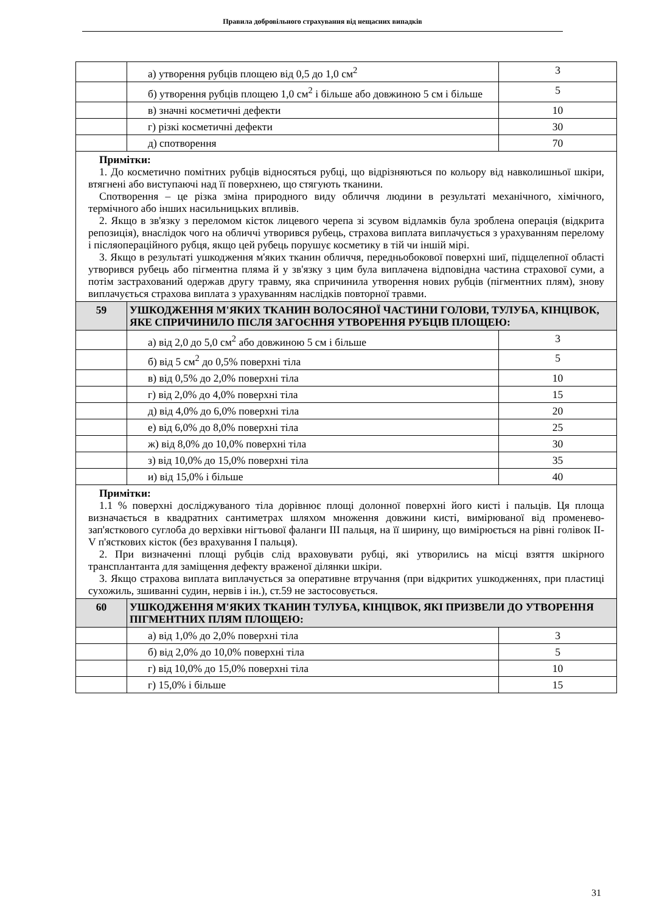Правила добровільного страхування від нещасних випадків
| | а) утворення рубців площею від 0,5 до 1,0 см<sup>2</sup> | 3 |
| | б) утворення рубців площею 1,0 см<sup>2</sup> і більше або довжиною 5 см і більше | 5 |
| | в) значні косметичні дефекти | 10 |
| | г) різкі косметичні дефекти | 30 |
| | д) спотворення | 70 |
| Примітки: 1. До косметично помітних рубців відносяться рубці, що відрізняються по кольору від навколишньої шкіри, втягнені або виступаючі над її поверхнею, що стягують тканини. Спотворення – це різка зміна природного виду обличчя людини в результаті механічного, хімічного, термічного або інших насильницьких впливів. 2. Якщо в зв'язку з переломом кісток лицевого черепа зі зсувом відламків була зроблена операція (відкрита репозиція), внаслідок чого на обличчі утворився рубець, страхова виплата виплачується з урахуванням перелому і післяопераційного рубця, якщо цей рубець порушує косметику в тій чи іншій мірі. 3. Якщо в результаті ушкодження м'яких тканин обличчя, передньобокової поверхні шиї, підщелепної області утворився рубець або пігментна пляма й у зв'язку з цим була виплачена відповідна частина страхової суми, а потім застрахований одержав другу травму, яка спричинила утворення нових рубців (пігментних плям), знову виплачується страхова виплата з урахуванням наслідків повторної травми. | | |
| 59 | УШКОДЖЕННЯ М'ЯКИХ ТКАНИН ВОЛОСЯНОЇ ЧАСТИНИ ГОЛОВИ, ТУЛУБА, КІНЦІВОК, ЯКЕ СПРИЧИНИЛО ПІСЛЯ ЗАГОЄННЯ УТВОРЕННЯ РУБЦІВ ПЛОЩЕЮ: | |
| | а) від 2,0 до 5,0 см<sup>2</sup> або довжиною 5 см і більше | 3 |
| | б) від 5 см<sup>2</sup> до 0,5% поверхні тіла | 5 |
| | в) від 0,5% до 2,0% поверхні тіла | 10 |
| | г) від 2,0% до 4,0% поверхні тіла | 15 |
| | д) від 4,0% до 6,0% поверхні тіла | 20 |
| | е) від 6,0% до 8,0% поверхні тіла | 25 |
| | ж) від 8,0% до 10,0% поверхні тіла | 30 |
| | з) від 10,0% до 15,0% поверхні тіла | 35 |
| | и) від 15,0% і більше | 40 |
| Примітки: 1.1 % поверхні досліджуваного тіла дорівнює площі долонної поверхні його кисті і пальців. Ця площа визначається в квадратних сантиметрах шляхом множення довжини кисті, вимірюваної від променево-зап'ясткового суглоба до верхівки нігтьової фаланги III пальця, на її ширину, що вимірюється на рівні голівок II-V п'ясткових кісток (без врахування І пальця). 2. При визначенні площі рубців слід враховувати рубці, які утворились на місці взяття шкірного трансплантанта для заміщення дефекту враженої ділянки шкіри. 3. Якщо страхова виплата виплачується за оперативне втручання (при відкритих ушкодженнях, при пластиці сухожиль, зшиванні судин, нервів і ін.), ст.59 не застосовується. | | |
| 60 | УШКОДЖЕННЯ М'ЯКИХ ТКАНИН ТУЛУБА, КІНЦІВОК, ЯКІ ПРИЗВЕЛИ ДО УТВОРЕННЯ ПІГМЕНТНИХ ПЛЯМ ПЛОЩЕЮ: | |
| | а) від 1,0% до 2,0% поверхні тіла | 3 |
| | б) від 2,0% до 10,0% поверхні тіла | 5 |
| | г) від 10,0% до 15,0% поверхні тіла | 10 |
| | г) 15,0% і більше | 15 |
31